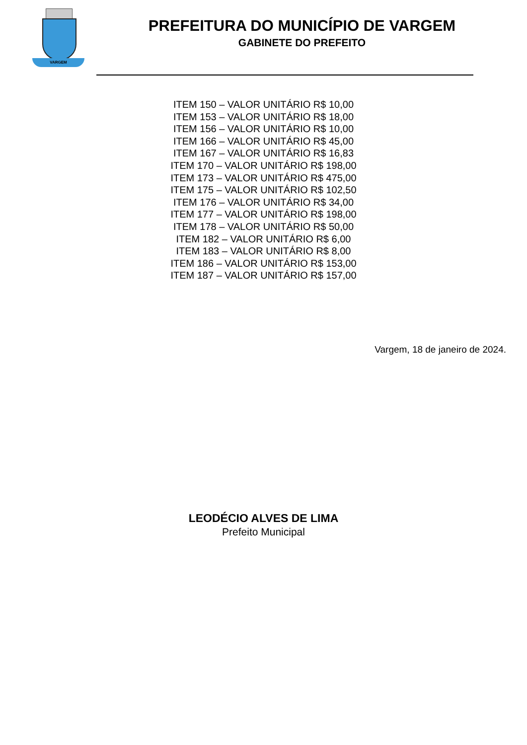VARGEM
PREFEITURA DO MUNICÍPIO DE VARGEM
GABINETE DO PREFEITO
ITEM 150 – VALOR UNITÁRIO R$ 10,00
ITEM 153 – VALOR UNITÁRIO R$ 18,00
ITEM 156 – VALOR UNITÁRIO R$ 10,00
ITEM 166 – VALOR UNITÁRIO R$ 45,00
ITEM 167 – VALOR UNITÁRIO R$ 16,83
ITEM 170 – VALOR UNITÁRIO R$ 198,00
ITEM 173 – VALOR UNITÁRIO R$ 475,00
ITEM 175 – VALOR UNITÁRIO R$ 102,50
ITEM 176 – VALOR UNITÁRIO R$ 34,00
ITEM 177 – VALOR UNITÁRIO R$ 198,00
ITEM 178 – VALOR UNITÁRIO R$ 50,00
ITEM 182 – VALOR UNITÁRIO R$ 6,00
ITEM 183 – VALOR UNITÁRIO R$ 8,00
ITEM 186 – VALOR UNITÁRIO R$ 153,00
ITEM 187 – VALOR UNITÁRIO R$ 157,00
Vargem, 18 de janeiro de 2024.
LEODÉCIO ALVES DE LIMA
Prefeito Municipal